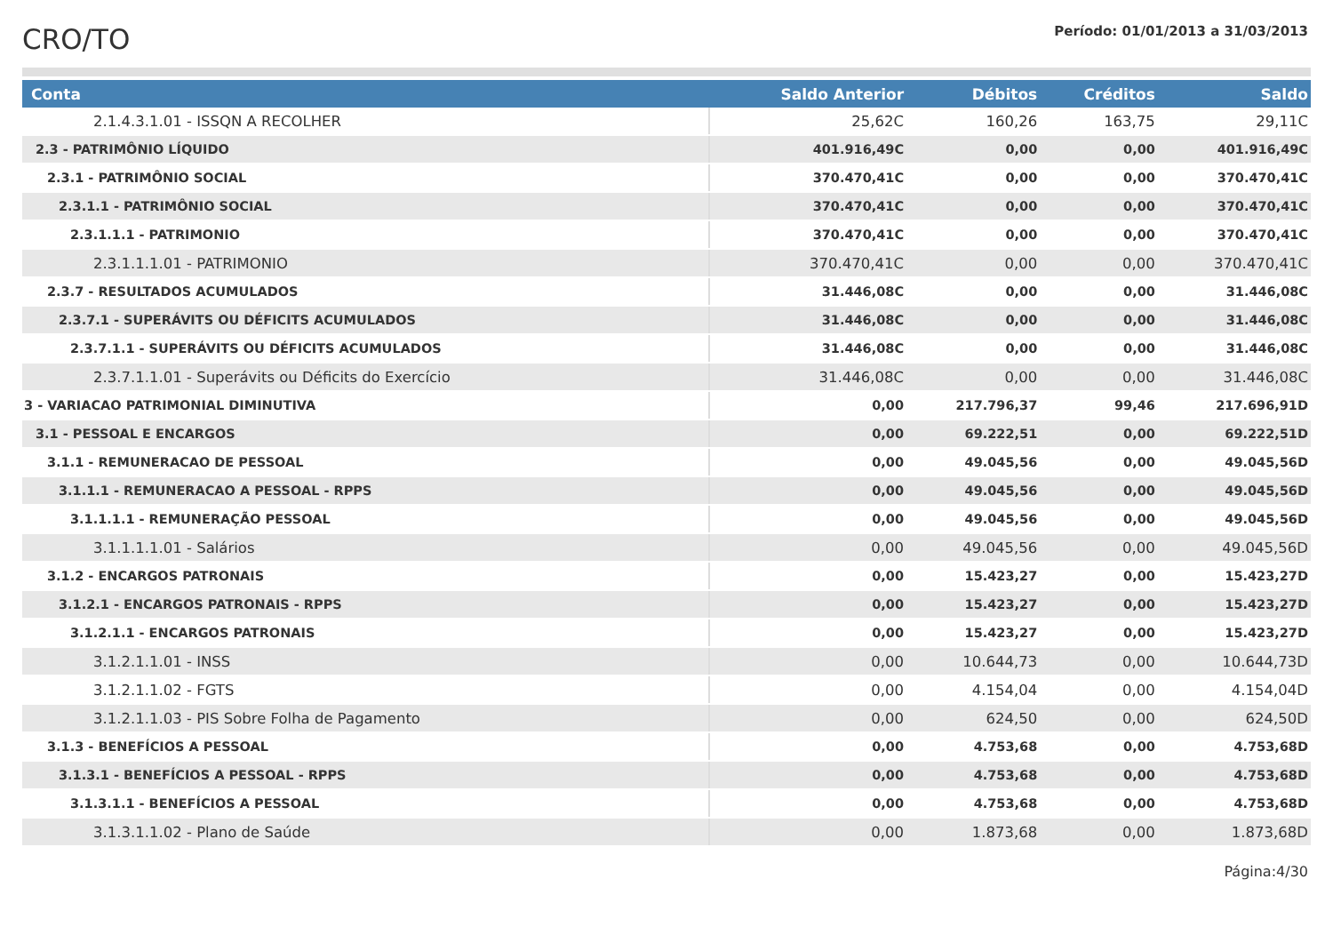CRO/TO
Período: 01/01/2013 a 31/03/2013
| Conta | Saldo Anterior | Débitos | Créditos | Saldo |
| --- | --- | --- | --- | --- |
| 2.1.4.3.1.01 - ISSQN A RECOLHER | 25,62C | 160,26 | 163,75 | 29,11C |
| 2.3 - PATRIMÔNIO LÍQUIDO | 401.916,49C | 0,00 | 0,00 | 401.916,49C |
| 2.3.1 - PATRIMÔNIO SOCIAL | 370.470,41C | 0,00 | 0,00 | 370.470,41C |
| 2.3.1.1 - PATRIMÔNIO SOCIAL | 370.470,41C | 0,00 | 0,00 | 370.470,41C |
| 2.3.1.1.1 - PATRIMONIO | 370.470,41C | 0,00 | 0,00 | 370.470,41C |
| 2.3.1.1.1.01 - PATRIMONIO | 370.470,41C | 0,00 | 0,00 | 370.470,41C |
| 2.3.7 - RESULTADOS ACUMULADOS | 31.446,08C | 0,00 | 0,00 | 31.446,08C |
| 2.3.7.1 - SUPERÁVITS OU DÉFICITS ACUMULADOS | 31.446,08C | 0,00 | 0,00 | 31.446,08C |
| 2.3.7.1.1 - SUPERÁVITS OU DÉFICITS ACUMULADOS | 31.446,08C | 0,00 | 0,00 | 31.446,08C |
| 2.3.7.1.1.01 - Superávits ou Déficits do Exercício | 31.446,08C | 0,00 | 0,00 | 31.446,08C |
| 3 - VARIACAO PATRIMONIAL DIMINUTIVA | 0,00 | 217.796,37 | 99,46 | 217.696,91D |
| 3.1 - PESSOAL E ENCARGOS | 0,00 | 69.222,51 | 0,00 | 69.222,51D |
| 3.1.1 - REMUNERACAO DE PESSOAL | 0,00 | 49.045,56 | 0,00 | 49.045,56D |
| 3.1.1.1 - REMUNERACAO A PESSOAL - RPPS | 0,00 | 49.045,56 | 0,00 | 49.045,56D |
| 3.1.1.1.1 - REMUNERAÇÃO PESSOAL | 0,00 | 49.045,56 | 0,00 | 49.045,56D |
| 3.1.1.1.1.01 - Salários | 0,00 | 49.045,56 | 0,00 | 49.045,56D |
| 3.1.2 - ENCARGOS PATRONAIS | 0,00 | 15.423,27 | 0,00 | 15.423,27D |
| 3.1.2.1 - ENCARGOS PATRONAIS - RPPS | 0,00 | 15.423,27 | 0,00 | 15.423,27D |
| 3.1.2.1.1 - ENCARGOS PATRONAIS | 0,00 | 15.423,27 | 0,00 | 15.423,27D |
| 3.1.2.1.1.01 - INSS | 0,00 | 10.644,73 | 0,00 | 10.644,73D |
| 3.1.2.1.1.02 - FGTS | 0,00 | 4.154,04 | 0,00 | 4.154,04D |
| 3.1.2.1.1.03 - PIS Sobre Folha de Pagamento | 0,00 | 624,50 | 0,00 | 624,50D |
| 3.1.3 - BENEFÍCIOS A PESSOAL | 0,00 | 4.753,68 | 0,00 | 4.753,68D |
| 3.1.3.1 - BENEFÍCIOS A PESSOAL - RPPS | 0,00 | 4.753,68 | 0,00 | 4.753,68D |
| 3.1.3.1.1 - BENEFÍCIOS A PESSOAL | 0,00 | 4.753,68 | 0,00 | 4.753,68D |
| 3.1.3.1.1.02 - Plano de Saúde | 0,00 | 1.873,68 | 0,00 | 1.873,68D |
Página:4/30